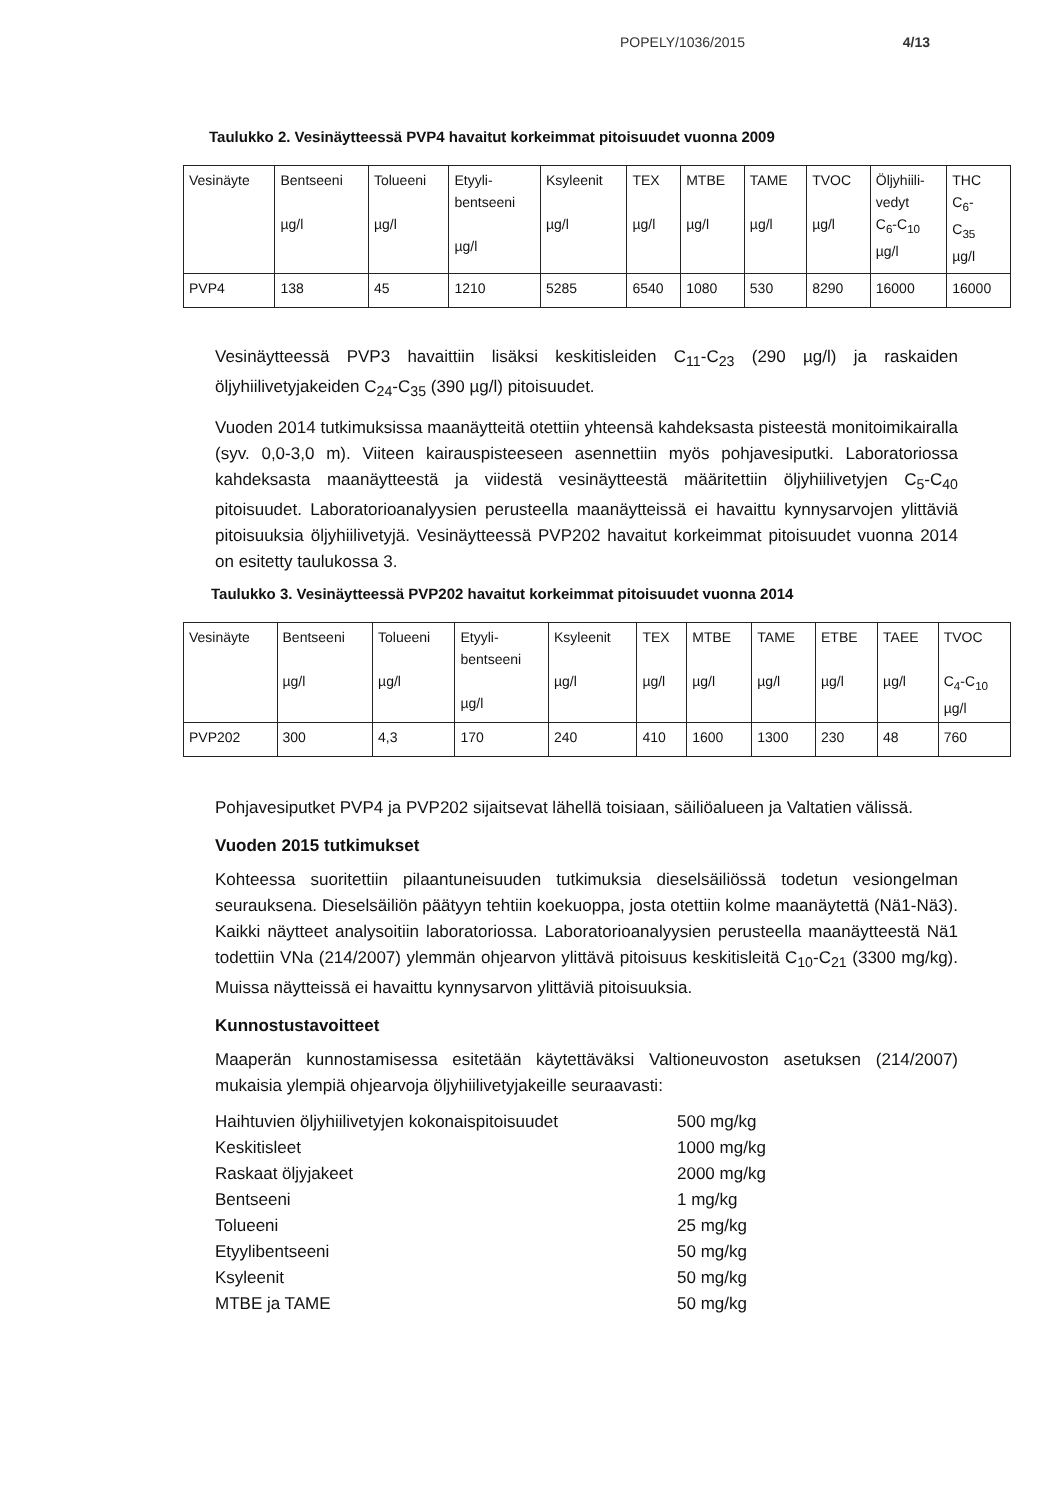POPELY/1036/2015 4/13
Taulukko 2. Vesinäytteessä PVP4 havaitut korkeimmat pitoisuudet vuonna 2009
| Vesinäyte | Bentseeni µg/l | Tolueeni µg/l | Etyyli- bentseeni µg/l | Ksyleenit µg/l | TEX µg/l | MTBE µg/l | TAME µg/l | TVOC µg/l | Öljyhiili- vedyt C<sub>6</sub>-C<sub>10</sub> µg/l | THC C<sub>6</sub>- C<sub>35</sub> µg/l |
| PVP4 | 138 | 45 | 1210 | 5285 | 6540 | 1080 | 530 | 8290 | 16000 | 16000 |
Vesinäytteessä PVP3 havaittiin lisäksi keskitisleiden C<sub>11</sub>-C<sub>23</sub> (290 µg/l) ja raskaiden öljyhiilivetyjakeiden C<sub>24</sub>-C<sub>35</sub> (390 µg/l) pitoisuudet.
Vuoden 2014 tutkimuksissa maanäytteitä otettiin yhteensä kahdeksasta pisteestä monitoimikairalla (syv. 0,0-3,0 m). Viiteen kairauspisteeseen asennettiin myös pohjavesiputki. Laboratoriossa kahdeksasta maanäytteestä ja viidestä vesinäytteestä määritettiin öljyhiilivetyjen C<sub>5</sub>-C<sub>40</sub> pitoisuudet. Laboratorioanalyysien perusteella maanäytteissä ei havaittu kynnysarvojen ylittäviä pitoisuuksia öljyhiilivetyjä. Vesinäytteessä PVP202 havaitut korkeimmat pitoisuudet vuonna 2014 on esitetty taulukossa 3.
Taulukko 3. Vesinäytteessä PVP202 havaitut korkeimmat pitoisuudet vuonna 2014
| Vesinäyte | Bentseeni µg/l | Tolueeni µg/l | Etyyli- bentseeni µg/l | Ksyleenit µg/l | TEX µg/l | MTBE µg/l | TAME µg/l | ETBE µg/l | TAEE µg/l | TVOC C<sub>4</sub>-C<sub>10</sub> µg/l |
| PVP202 | 300 | 4,3 | 170 | 240 | 410 | 1600 | 1300 | 230 | 48 | 760 |
Pohjavesiputket PVP4 ja PVP202 sijaitsevat lähellä toisiaan, säiliöalueen ja Valtatien välissä.
Vuoden 2015 tutkimukset
Kohteessa suoritettiin pilaantuneisuuden tutkimuksia dieselsäiliössä todetun vesiongelman seurauksena. Dieselsäiliön päätyyn tehtiin koekuoppa, josta otettiin kolme maanäytettä (Nä1-Nä3). Kaikki näytteet analysoitiin laboratoriossa. Laboratorioanalyysien perusteella maanäytteestä Nä1 todettiin VNa (214/2007) ylemmän ohjearvon ylittävä pitoisuus keskitisleitä C<sub>10</sub>-C<sub>21</sub> (3300 mg/kg). Muissa näytteissä ei havaittu kynnysarvon ylittäviä pitoisuuksia.
Kunnostustavoitteet
Maaperän kunnostamisessa esitetään käytettäväksi Valtioneuvoston asetuksen (214/2007) mukaisia ylempiä ohjearvoja öljyhiilivetyjakeille seuraavasti:
Haihtuvien öljyhiilivetyjen kokonaispitoisuudet 500 mg/kg Keskitisleet 1000 mg/kg Raskaat öljyjakeet 2000 mg/kg Bentseeni 1 mg/kg Tolueeni 25 mg/kg Etyylibentseeni 50 mg/kg Ksyleenit 50 mg/kg MTBE ja TAME 50 mg/kg